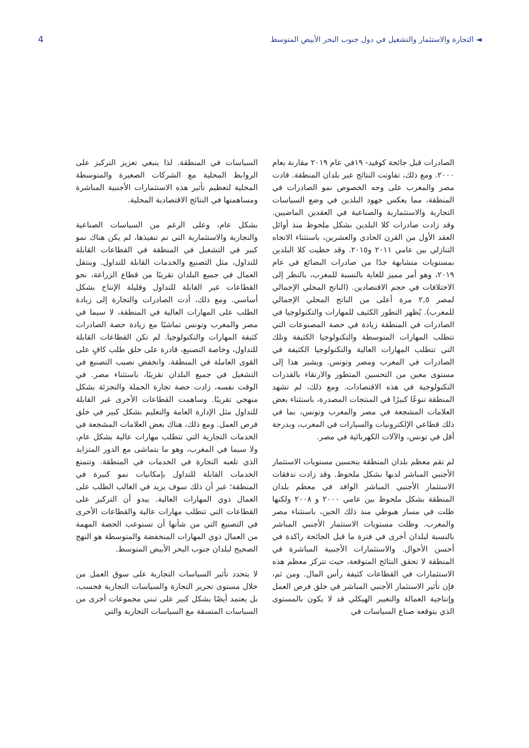4 ◄ التجارة والاستثمار والتشغيل في دول جنوب البحر الأبيض المتوسط
الصادرات قبل جائحة كوفيد- ١٩في عام ٢٠١٩ مقارنة بعام ٢٠٠٠. ومع ذلك، تفاوتت النتائج عبر بلدان المنطقة. قادت مصر والمغرب على وجه الخصوص نمو الصادرات في المنطقة، مما يعكس جهود البلدين في وضع السياسات التجارية والاستثمارية والصناعية في العقدين الماضيين. وقد زادت صادرات كلا البلدين بشكل ملحوظ منذ أوائل العقد الأول من القرن الحادي والعشرين، باستثناء الاتجاه التنازلي بين عامي ٢٠١١ و٢٠١٥. وقد حظيت كلا البلدين بمستويات متشابهة جدًا من صادرات البضائع في عام ٢٠١٩، وهو أمر مميز للغاية بالنسبة للمغرب، بالنظر إلى الاختلافات في حجم الاقتصادين. (الناتج المحلي الإجمالي لمصر ٢,٥ مرة أعلى من الناتج المحلي الإجمالي للمغرب). يُظهر التطور الكثيف للمهارات والتكنولوجيا في الصادرات في المنطقة زيادة في حصة المصنوعات التي تتطلب المهارات المتوسطة والتكنولوجيا الكثيفة وتلك التي تتطلب المهارات العالية والتكنولوجيا الكثيفة في الصادرات في المغرب ومصر وتونس. ويشير هذا إلى مستوى معين من التحسين المتطور والارتقاء بالقدرات التكنولوجية في هذه الاقتصادات. ومع ذلك، لم تشهد المنطقة تنوعًا كبيرًا في المنتجات المصدرة، باستثناء بعض العلامات المشجعة في مصر والمغرب وتونس، بما في ذلك قطاعي الإلكترونيات والسيارات في المغرب، وبدرجة أقل في تونس، والآلات الكهربائية في مصر.
لم تقم معظم بلدان المنطقة بتحسين مستويات الاستثمار الأجنبي المباشر لديها بشكل ملحوظ. وقد زادت تدفقات الاستثمار الأجنبي المباشر الوافد في معظم بلدان المنطقة بشكل ملحوظ بين عامي ٢٠٠٠ و ٢٠٠٨ ولكنها ظلت في مسار هبوطي منذ ذلك الحين، باستثناء مصر والمغرب. وظلت مستويات الاستثمار الأجنبي المباشر بالنسبة لبلدان أخرى في فترة ما قبل الجائحة راكدة في أحسن الأحوال. والاستثمارات الأجنبية المباشرة في المنطقة لا تحقق النتائج المتوقعة، حيث تتركز معظم هذه الاستثمارات في القطاعات كثيفة رأس المال. ومن ثم، فإن تأثير الاستثمار الأجنبي المباشر في خلق فرص العمل وإنتاجية العمالة والتغيير الهيكلي قد لا يكون بالمستوى الذي يتوقعه صناع السياسات في
السياسات في المنطقة. لذا ينبغي تعزيز التركيز على الروابط المحلية مع الشركات الصغيرة والمتوسطة المحلية لتعظيم تأثير هذه الاستثمارات الأجنبية المباشرة ومساهمتها في النتائج الاقتصادية المحلية.
بشكل عام، وعلى الرغم من السياسات الصناعية والتجارية والاستثمارية التي تم تنفيذها، لم يكن هناك نمو كبير في التشغيل في المنطقة في القطاعات القابلة للتداول، مثل التصنيع والخدمات القابلة للتداول. وينتقل العمال في جميع البلدان تقريبًا من قطاع الزراعة، نحو القطاعات غير القابلة للتداول وقليلة الإنتاج بشكل أساسي. ومع ذلك، أدت الصادرات والتجارة إلى زيادة الطلب على المهارات العالية في المنطقة، لا سيما في مصر والمغرب وتونس تماشيًا مع زيادة حصة الصادرات كثيفة المهارات والتكنولوجيا. لم تكن القطاعات القابلة للتداول، وخاصة التصنيع، قادرة على خلق طلب كافٍ على القوى العاملة في المنطقة. وانخفض نصيب التصنيع في التشغيل في جميع البلدان تقريبًا، باستثناء مصر. في الوقت نفسه، زادت حصة تجارة الجملة والتجزئة بشكل منهجي تقريبًا. وساهمت القطاعات الأخرى غير القابلة للتداول مثل الإدارة العامة والتعليم بشكل كبير في خلق فرص العمل. ومع ذلك، هناك بعض العلامات المشجعة في الخدمات التجارية التي تتطلب مهارات عالية بشكل عام، ولا سيما في المغرب، وهو ما يتماشى مع الدور المتزايد الذي تلعبه التجارة في الخدمات في المنطقة. وتتمتع الخدمات القابلة للتداول بإمكانيات نمو كبيرة في المنطقة؛ غير أن ذلك سوف يزيد في الغالب الطلب على العمال ذوي المهارات العالية. يبدو أن التركيز على القطاعات التي تتطلب مهارات عالية والقطاعات الأخرى في التصنيع التي من شأنها أن تستوعب الحصة المهمة من العمال ذوي المهارات المنخفضة والمتوسطة هو النهج الصحيح لبلدان جنوب البحر الأبيض المتوسط.
لا يتحدد تأثير السياسات التجارية على سوق العمل من خلال مستوى تحرير التجارة والسياسات التجارية فحسب، بل يعتمد أيضًا بشكل كبير على تبني مجموعات أخرى من السياسات المتسقة مع السياسات التجارية والتي